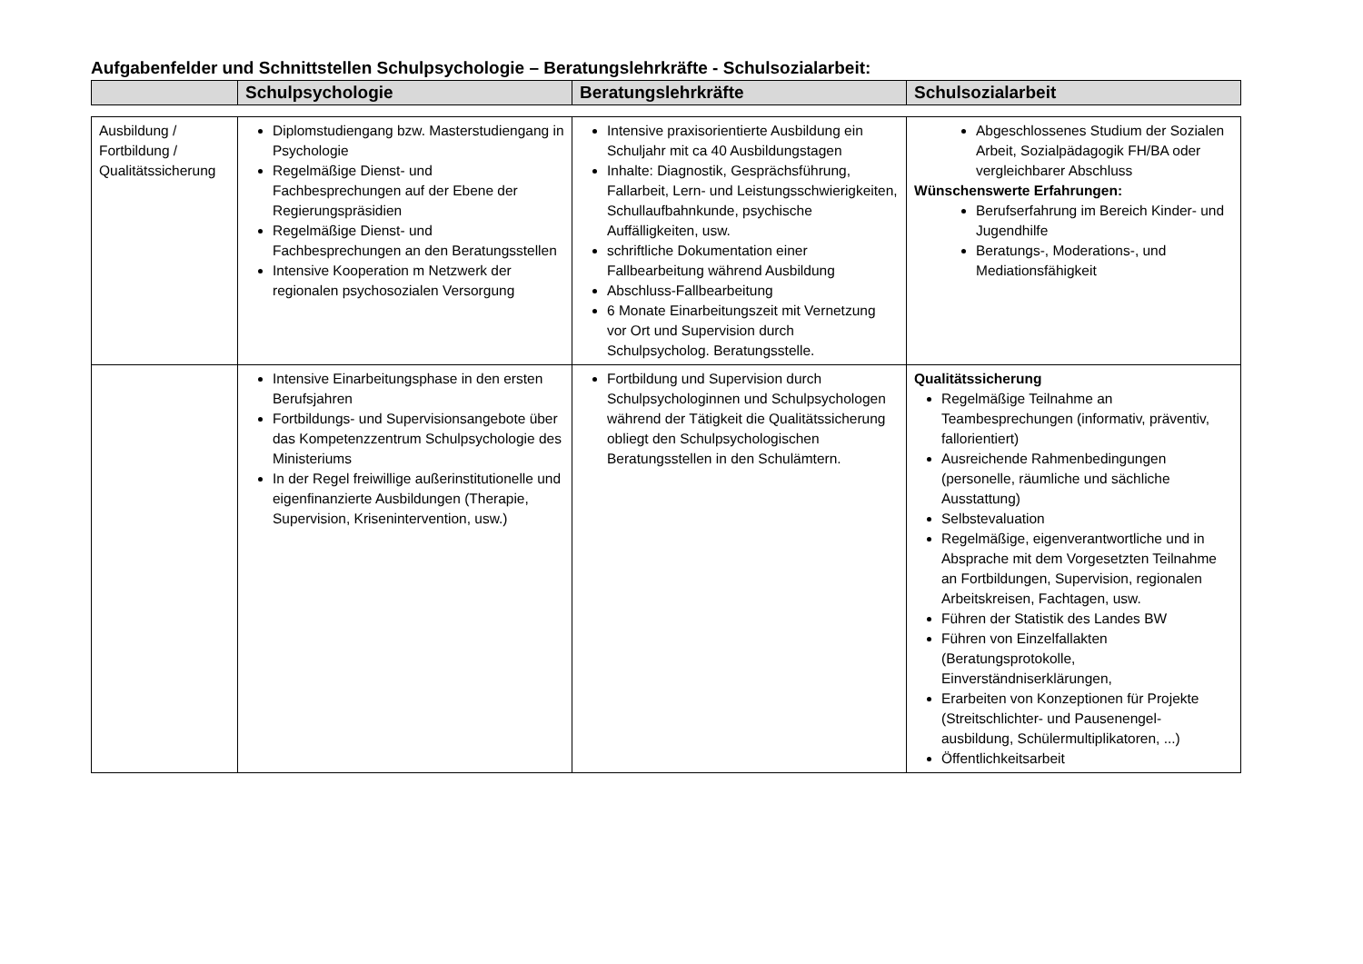Aufgabenfelder und Schnittstellen Schulpsychologie – Beratungslehrkräfte - Schulsozialarbeit:
| | Schulpsychologie | Beratungslehrkräfte | Schulsozialarbeit |
| --- | --- | --- | --- |
| Ausbildung / Fortbildung / Qualitätssicherung | Diplomstudiengang bzw. Masterstudiengang in Psychologie Regelmäßige Dienst- und Fachbesprechungen auf der Ebene der Regierungspräsidien Regelmäßige Dienst- und Fachbesprechungen an den Beratungsstellen Intensive Kooperation m Netzwerk der regionalen psychosozialen Versorgung | Intensive praxisorientierte Ausbildung ein Schuljahr mit ca 40 Ausbildungstagen Inhalte: Diagnostik, Gesprächsführung, Fallarbeit, Lern- und Leistungsschwierigkeiten, Schullaufbahnkunde, psychische Auffälligkeiten, usw. schriftliche Dokumentation einer Fallbearbeitung während Ausbildung Abschluss-Fallbearbeitung 6 Monate Einarbeitungszeit mit Vernetzung vor Ort und Supervision durch Schulpsycholog. Beratungsstelle. | Abgeschlossenes Studium der Sozialen Arbeit, Sozialpädagogik FH/BA oder vergleichbarer Abschluss Wünschenswerte Erfahrungen: Berufserfahrung im Bereich Kinder- und Jugendhilfe Beratungs-, Moderations-, und Mediationsfähigkeit |
| | Intensive Einarbeitungsphase in den ersten Berufsjahren Fortbildungs- und Supervisionsangebote über das Kompetenzzentrum Schulpsychologie des Ministeriums In der Regel freiwillige außerinstitutionelle und eigenfinanzierte Ausbildungen (Therapie, Supervision, Krisenintervention, usw.) | Fortbildung und Supervision durch Schulpsychologinnen und Schulpsychologen während der Tätigkeit die Qualitätssicherung obliegt den Schulpsychologischen Beratungsstellen in den Schulämtern. | Qualitätssicherung Regelmäßige Teilnahme an Teambesprechungen (informativ, präventiv, fallorientiert) Ausreichende Rahmenbedingungen (personelle, räumliche und sächliche Ausstattung) Selbstevaluation Regelmäßige, eigenverantwortliche und in Absprache mit dem Vorgesetzten Teilnahme an Fortbildungen, Supervision, regionalen Arbeitskreisen, Fachtagen, usw. Führen der Statistik des Landes BW Führen von Einzelfallakten (Beratungsprotokolle, Einverständniserklärungen, Erarbeiten von Konzeptionen für Projekte (Streitschlichter- und Pausenengel-ausbildung, Schülermultiplikatoren, ...) Öffentlichkeitsarbeit |